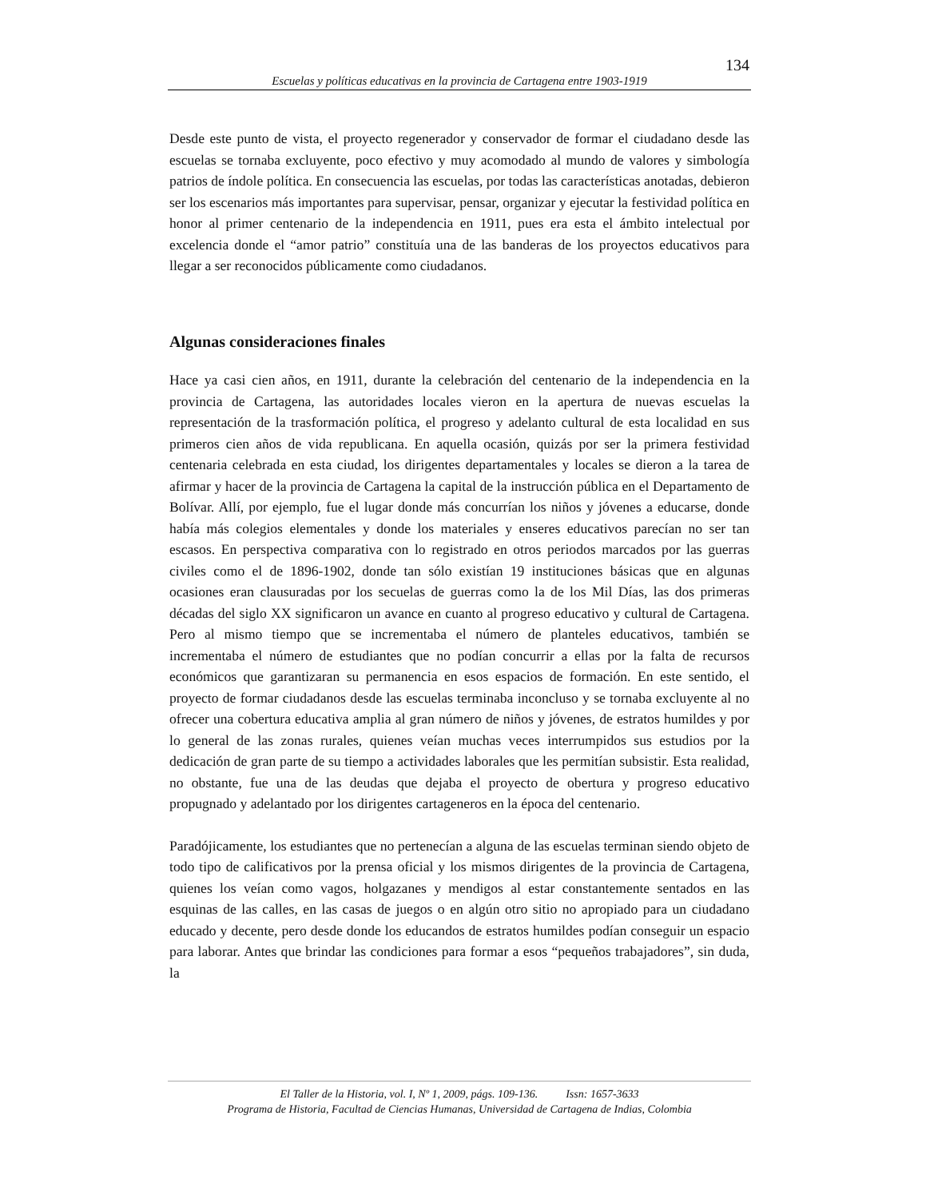134
Escuelas y políticas educativas en la provincia de Cartagena entre 1903-1919
Desde este punto de vista, el proyecto regenerador y conservador de formar el ciudadano desde las escuelas se tornaba excluyente, poco efectivo y muy acomodado al mundo de valores y simbología patrios de índole política. En consecuencia las escuelas, por todas las características anotadas, debieron ser los escenarios más importantes para supervisar, pensar, organizar y ejecutar la festividad política en honor al primer centenario de la independencia en 1911, pues era esta el ámbito intelectual por excelencia donde el “amor patrio” constituía una de las banderas de los proyectos educativos para llegar a ser reconocidos públicamente como ciudadanos.
Algunas consideraciones finales
Hace ya casi cien años, en 1911, durante la celebración del centenario de la independencia en la provincia de Cartagena, las autoridades locales vieron en la apertura de nuevas escuelas la representación de la trasformación política, el progreso y adelanto cultural de esta localidad en sus primeros cien años de vida republicana. En aquella ocasión, quizás por ser la primera festividad centenaria celebrada en esta ciudad, los dirigentes departamentales y locales se dieron a la tarea de afirmar y hacer de la provincia de Cartagena la capital de la instrucción pública en el Departamento de Bolívar. Allí, por ejemplo, fue el lugar donde más concurrían los niños y jóvenes a educarse, donde había más colegios elementales y donde los materiales y enseres educativos parecían no ser tan escasos. En perspectiva comparativa con lo registrado en otros periodos marcados por las guerras civiles como el de 1896-1902, donde tan sólo existían 19 instituciones básicas que en algunas ocasiones eran clausuradas por los secuelas de guerras como la de los Mil Días, las dos primeras décadas del siglo XX significaron un avance en cuanto al progreso educativo y cultural de Cartagena. Pero al mismo tiempo que se incrementaba el número de planteles educativos, también se incrementaba el número de estudiantes que no podían concurrir a ellas por la falta de recursos económicos que garantizaran su permanencia en esos espacios de formación. En este sentido, el proyecto de formar ciudadanos desde las escuelas terminaba inconcluso y se tornaba excluyente al no ofrecer una cobertura educativa amplia al gran número de niños y jóvenes, de estratos humildes y por lo general de las zonas rurales, quienes veían muchas veces interrumpidos sus estudios por la dedicación de gran parte de su tiempo a actividades laborales que les permitían subsistir. Esta realidad, no obstante, fue una de las deudas que dejaba el proyecto de obertura y progreso educativo propugnado y adelantado por los dirigentes cartageneros en la época del centenario.
Paradójicamente, los estudiantes que no pertenecían a alguna de las escuelas terminan siendo objeto de todo tipo de calificativos por la prensa oficial y los mismos dirigentes de la provincia de Cartagena, quienes los veían como vagos, holgazanes y mendigos al estar constantemente sentados en las esquinas de las calles, en las casas de juegos o en algún otro sitio no apropiado para un ciudadano educado y decente, pero desde donde los educandos de estratos humildes podían conseguir un espacio para laborar. Antes que brindar las condiciones para formar a esos “pequeños trabajadores”, sin duda, la
El Taller de la Historia, vol. I, Nº 1, 2009, págs. 109-136. Issn: 1657-3633
Programa de Historia, Facultad de Ciencias Humanas, Universidad de Cartagena de Indias, Colombia